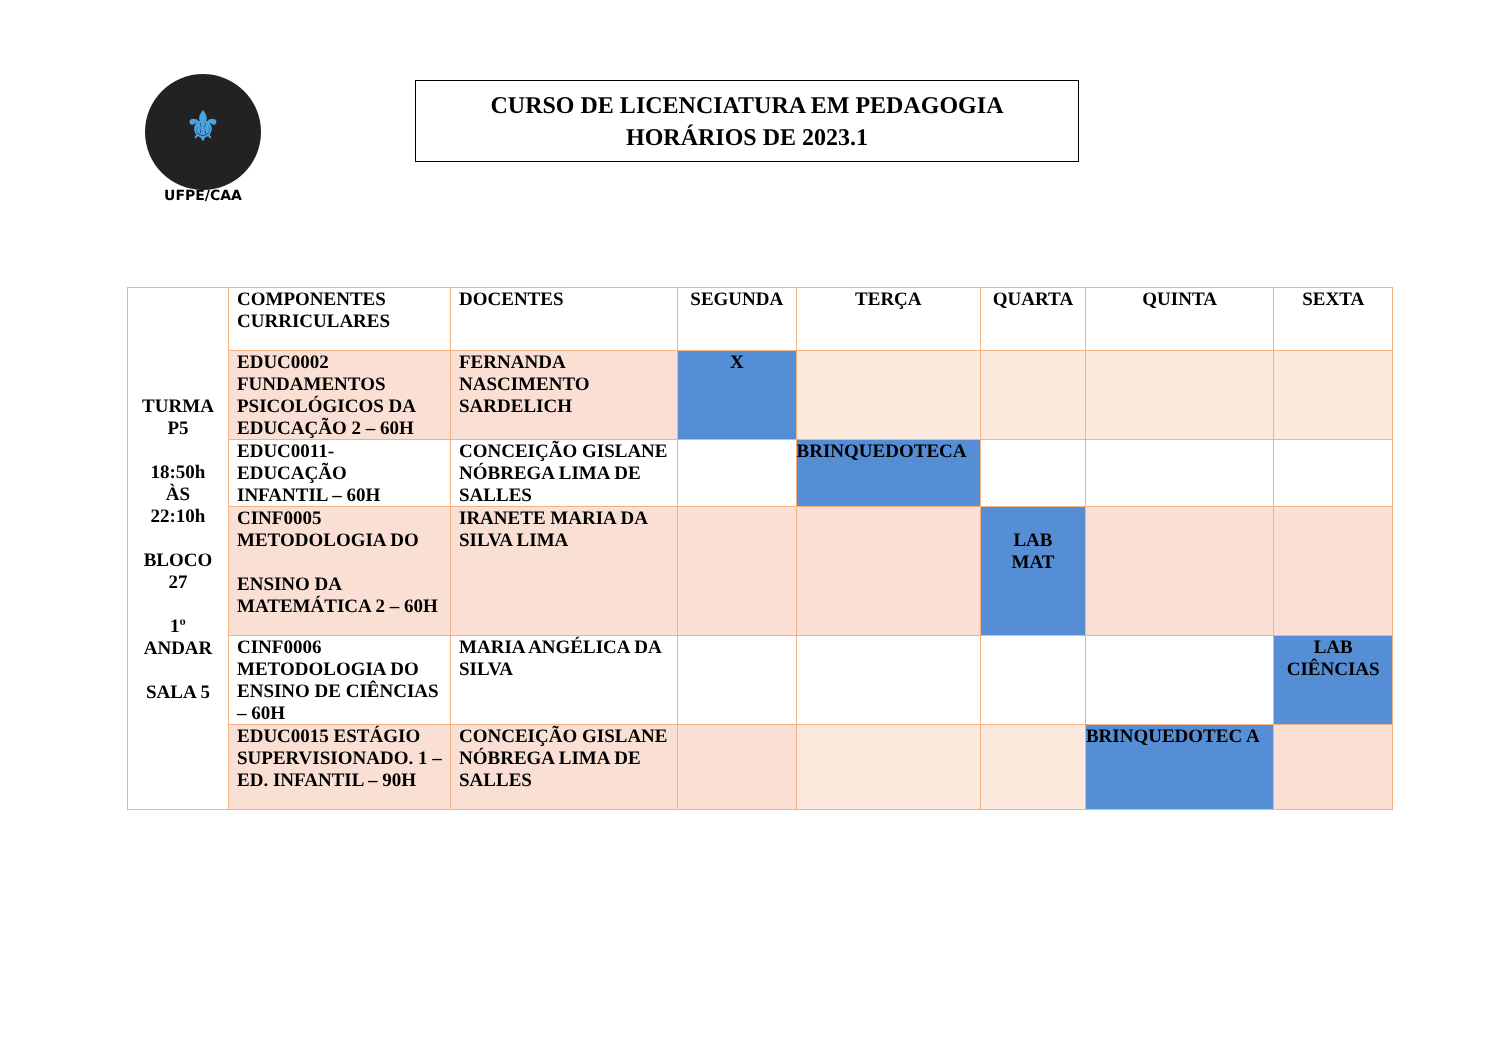⚜
UFPE/CAA
CURSO DE LICENCIATURA EM PEDAGOGIA
HORÁRIOS DE 2023.1
| TURMA P5 18:50h ÀS 22:10h BLOCO 27 1º ANDAR SALA 5 | COMPONENTES CURRICULARES | DOCENTES | SEGUNDA | TERÇA | QUARTA | QUINTA | SEXTA |
| | EDUC0002 FUNDAMENTOS PSICOLÓGICOS DA EDUCAÇÃO 2 – 60H | FERNANDA NASCIMENTO SARDELICH | X | | | | |
| | EDUC0011-EDUCAÇÃO INFANTIL – 60H | CONCEIÇÃO GISLANE NÓBREGA LIMA DE SALLES | | BRINQUEDOTECA | | | |
| | CINF0005 METODOLOGIA DO ENSINO DA MATEMÁTICA 2 – 60H | IRANETE MARIA DA SILVA LIMA | | | LAB MAT | | |
| | CINF0006 METODOLOGIA DO ENSINO DE CIÊNCIAS – 60H | MARIA ANGÉLICA DA SILVA | | | | | LAB CIÊNCIAS |
| | EDUC0015 ESTÁGIO SUPERVISIONADO. 1 – ED. INFANTIL – 90H | CONCEIÇÃO GISLANE NÓBREGA LIMA DE SALLES | | | | BRINQUEDOTEC A | |